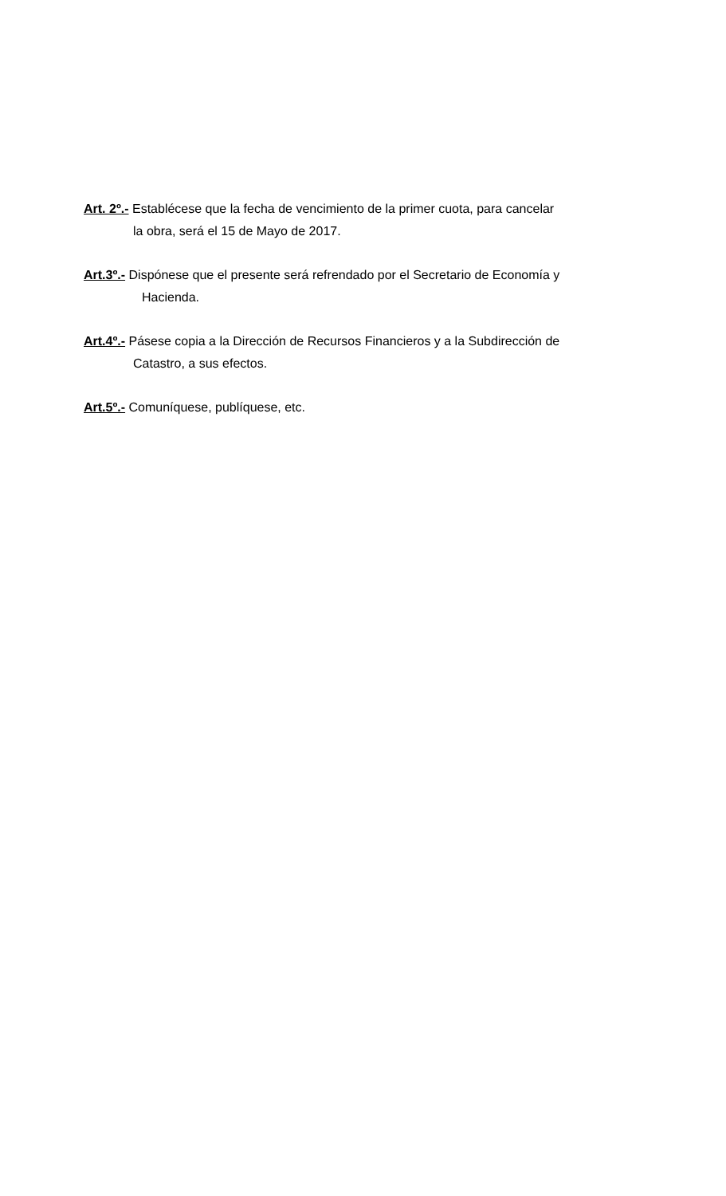Art. 2º.- Establécese que la fecha de vencimiento de la primer cuota, para cancelar
la obra, será el 15 de Mayo de 2017.
Art.3º.- Dispónese que el presente será refrendado por el Secretario de Economía y
Hacienda.
Art.4º.- Pásese copia a la Dirección de Recursos Financieros y a la Subdirección de
Catastro, a sus efectos.
Art.5º.- Comuníquese, publíquese, etc.